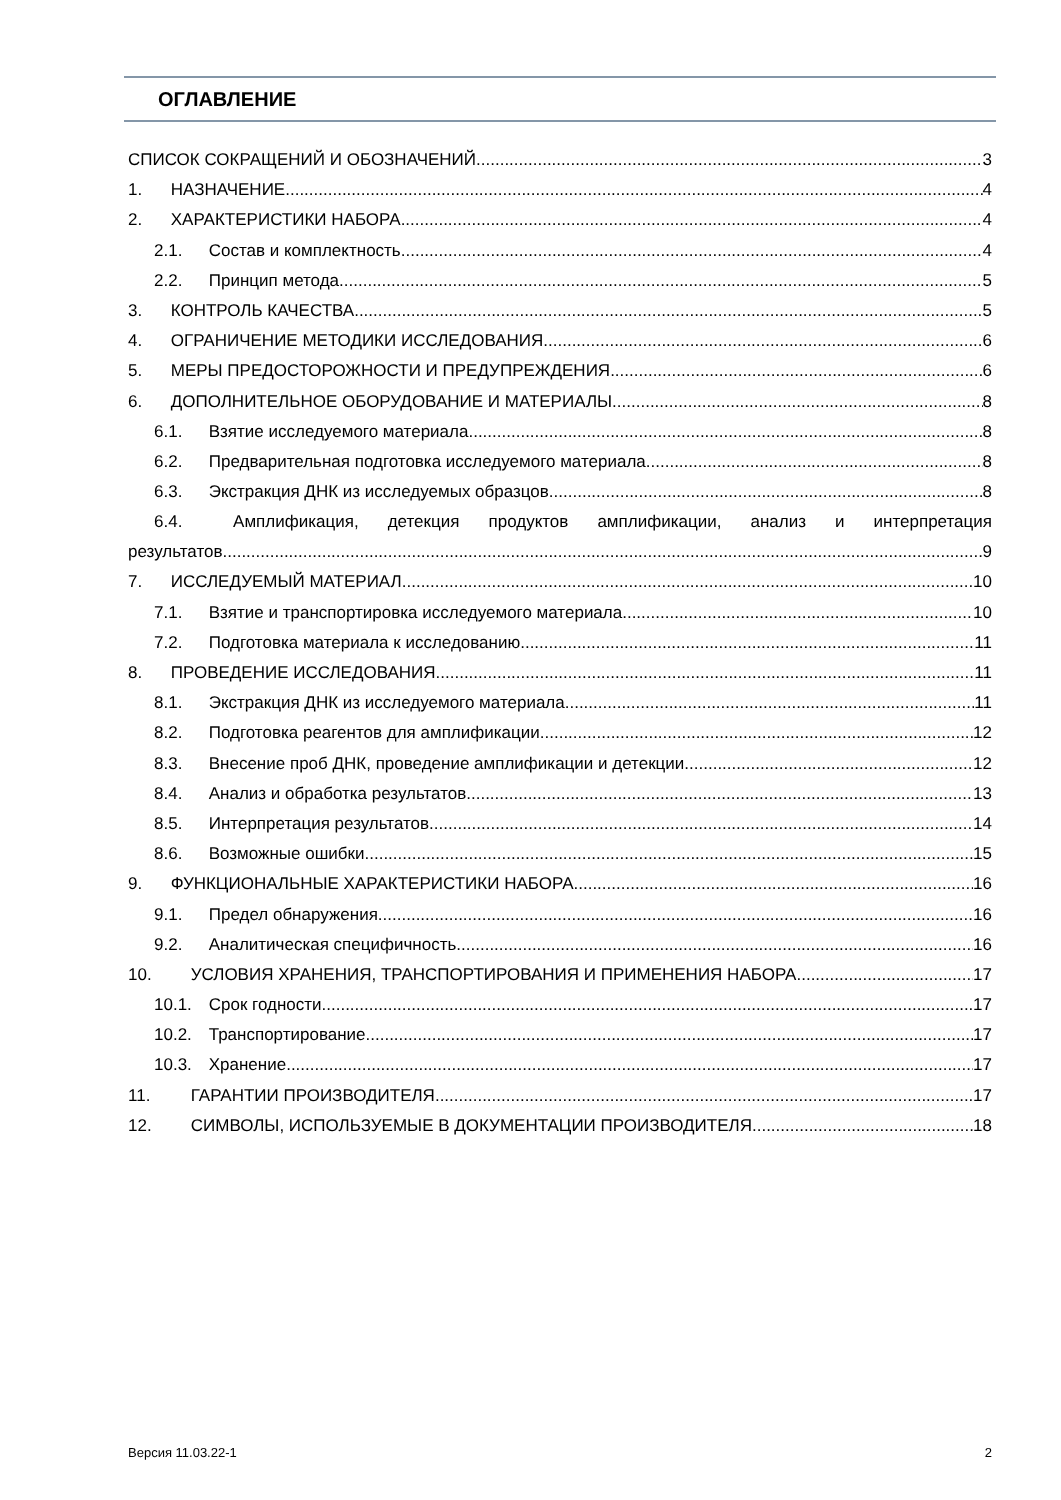ОГЛАВЛЕНИЕ
СПИСОК СОКРАЩЕНИЙ И ОБОЗНАЧЕНИЙ 3
1. НАЗНАЧЕНИЕ 4
2. ХАРАКТЕРИСТИКИ НАБОРА 4
2.1. Состав и комплектность 4
2.2. Принцип метода 5
3. КОНТРОЛЬ КАЧЕСТВА 5
4. ОГРАНИЧЕНИЕ МЕТОДИКИ ИССЛЕДОВАНИЯ 6
5. МЕРЫ ПРЕДОСТОРОЖНОСТИ И ПРЕДУПРЕЖДЕНИЯ 6
6. ДОПОЛНИТЕЛЬНОЕ ОБОРУДОВАНИЕ И МАТЕРИАЛЫ 8
6.1. Взятие исследуемого материала 8
6.2. Предварительная подготовка исследуемого материала 8
6.3. Экстракция ДНК из исследуемых образцов 8
6.4. Амплификация, детекция продуктов амплификации, анализ и интерпретация
результатов 9
7. ИССЛЕДУЕМЫЙ МАТЕРИАЛ 10
7.1. Взятие и транспортировка исследуемого материала 10
7.2. Подготовка материала к исследованию 11
8. ПРОВЕДЕНИЕ ИССЛЕДОВАНИЯ 11
8.1. Экстракция ДНК из исследуемого материала 11
8.2. Подготовка реагентов для амплификации 12
8.3. Внесение проб ДНК, проведение амплификации и детекции 12
8.4. Анализ и обработка результатов 13
8.5. Интерпретация результатов 14
8.6. Возможные ошибки 15
9. ФУНКЦИОНАЛЬНЫЕ ХАРАКТЕРИСТИКИ НАБОРА 16
9.1. Предел обнаружения 16
9.2. Аналитическая специфичность 16
10. УСЛОВИЯ ХРАНЕНИЯ, ТРАНСПОРТИРОВАНИЯ И ПРИМЕНЕНИЯ НАБОРА 17
10.1. Срок годности 17
10.2. Транспортирование 17
10.3. Хранение 17
11. ГАРАНТИИ ПРОИЗВОДИТЕЛЯ 17
12. СИМВОЛЫ, ИСПОЛЬЗУЕМЫЕ В ДОКУМЕНТАЦИИ ПРОИЗВОДИТЕЛЯ 18
Версия 11.03.22-1 2